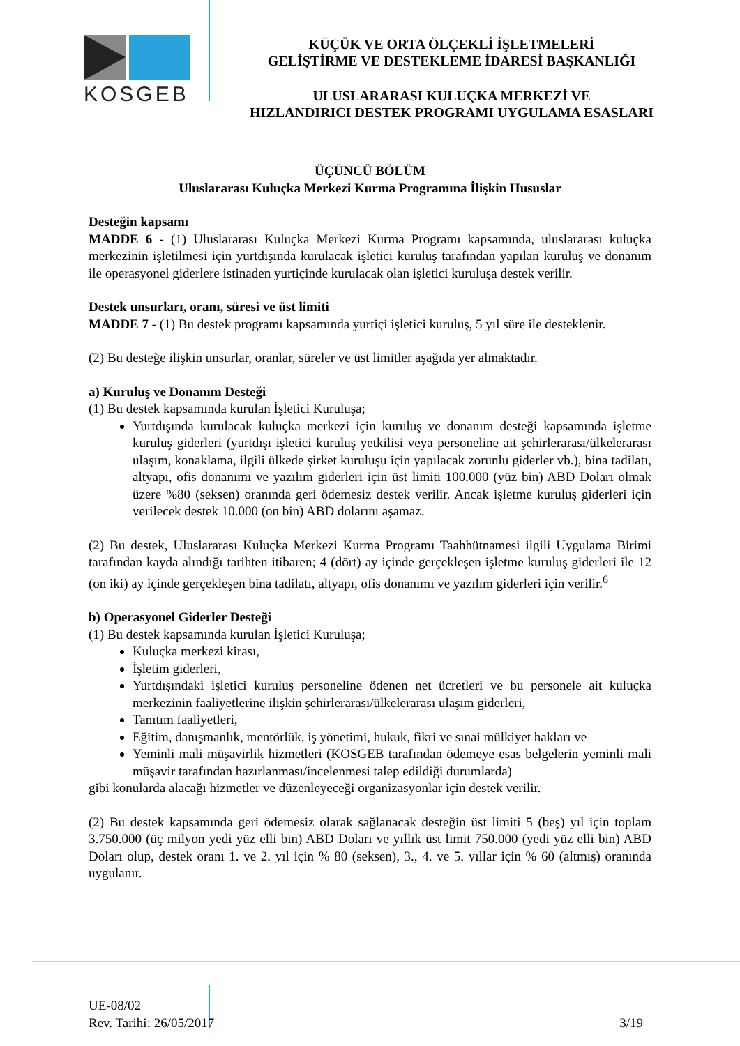KOSGEB
KÜÇÜK VE ORTA ÖLÇEKLİ İŞLETMELERİ
GELİŞTİRME VE DESTEKLEME İDARESİ BAŞKANLIĞI
ULUSLARARASI KULUÇKA MERKEZİ VE
HIZLANDIRICI DESTEK PROGRAMI UYGULAMA ESASLARI
ÜÇÜNCÜ BÖLÜM
Uluslararası Kuluçka Merkezi Kurma Programına İlişkin Hususlar
Desteğin kapsamı
MADDE 6 - (1) Uluslararası Kuluçka Merkezi Kurma Programı kapsamında, uluslararası kuluçka merkezinin işletilmesi için yurtdışında kurulacak işletici kuruluş tarafından yapılan kuruluş ve donanım ile operasyonel giderlere istinaden yurtiçinde kurulacak olan işletici kuruluşa destek verilir.
Destek unsurları, oranı, süresi ve üst limiti
MADDE 7 - (1) Bu destek programı kapsamında yurtiçi işletici kuruluş, 5 yıl süre ile desteklenir.
(2) Bu desteğe ilişkin unsurlar, oranlar, süreler ve üst limitler aşağıda yer almaktadır.
a) Kuruluş ve Donanım Desteği
(1) Bu destek kapsamında kurulan İşletici Kuruluşa;
Yurtdışında kurulacak kuluçka merkezi için kuruluş ve donanım desteği kapsamında işletme kuruluş giderleri (yurtdışı işletici kuruluş yetkilisi veya personeline ait şehirlerarası/ülkelerarası ulaşım, konaklama, ilgili ülkede şirket kuruluşu için yapılacak zorunlu giderler vb.), bina tadilatı, altyapı, ofis donanımı ve yazılım giderleri için üst limiti 100.000 (yüz bin) ABD Doları olmak üzere %80 (seksen) oranında geri ödemesiz destek verilir. Ancak işletme kuruluş giderleri için verilecek destek 10.000 (on bin) ABD dolarını aşamaz.
(2) Bu destek, Uluslararası Kuluçka Merkezi Kurma Programı Taahhütnamesi ilgili Uygulama Birimi tarafından kayda alındığı tarihten itibaren; 4 (dört) ay içinde gerçekleşen işletme kuruluş giderleri ile 12 (on iki) ay içinde gerçekleşen bina tadilatı, altyapı, ofis donanımı ve yazılım giderleri için verilir.<sup>6</sup>
b) Operasyonel Giderler Desteği
(1) Bu destek kapsamında kurulan İşletici Kuruluşa;
Kuluçka merkezi kirası,
İşletim giderleri,
Yurtdışındaki işletici kuruluş personeline ödenen net ücretleri ve bu personele ait kuluçka merkezinin faaliyetlerine ilişkin şehirlerarası/ülkelerarası ulaşım giderleri,
Tanıtım faaliyetleri,
Eğitim, danışmanlık, mentörlük, iş yönetimi, hukuk, fikri ve sınai mülkiyet hakları ve
Yeminli mali müşavirlik hizmetleri (KOSGEB tarafından ödemeye esas belgelerin yeminli mali müşavir tarafından hazırlanması/incelenmesi talep edildiği durumlarda)
gibi konularda alacağı hizmetler ve düzenleyeceği organizasyonlar için destek verilir.
(2) Bu destek kapsamında geri ödemesiz olarak sağlanacak desteğin üst limiti 5 (beş) yıl için toplam 3.750.000 (üç milyon yedi yüz elli bin) ABD Doları ve yıllık üst limit 750.000 (yedi yüz elli bin) ABD Doları olup, destek oranı 1. ve 2. yıl için % 80 (seksen), 3., 4. ve 5. yıllar için % 60 (altmış) oranında uygulanır.
UE-08/02
Rev. Tarihi: 26/05/2017
3/19